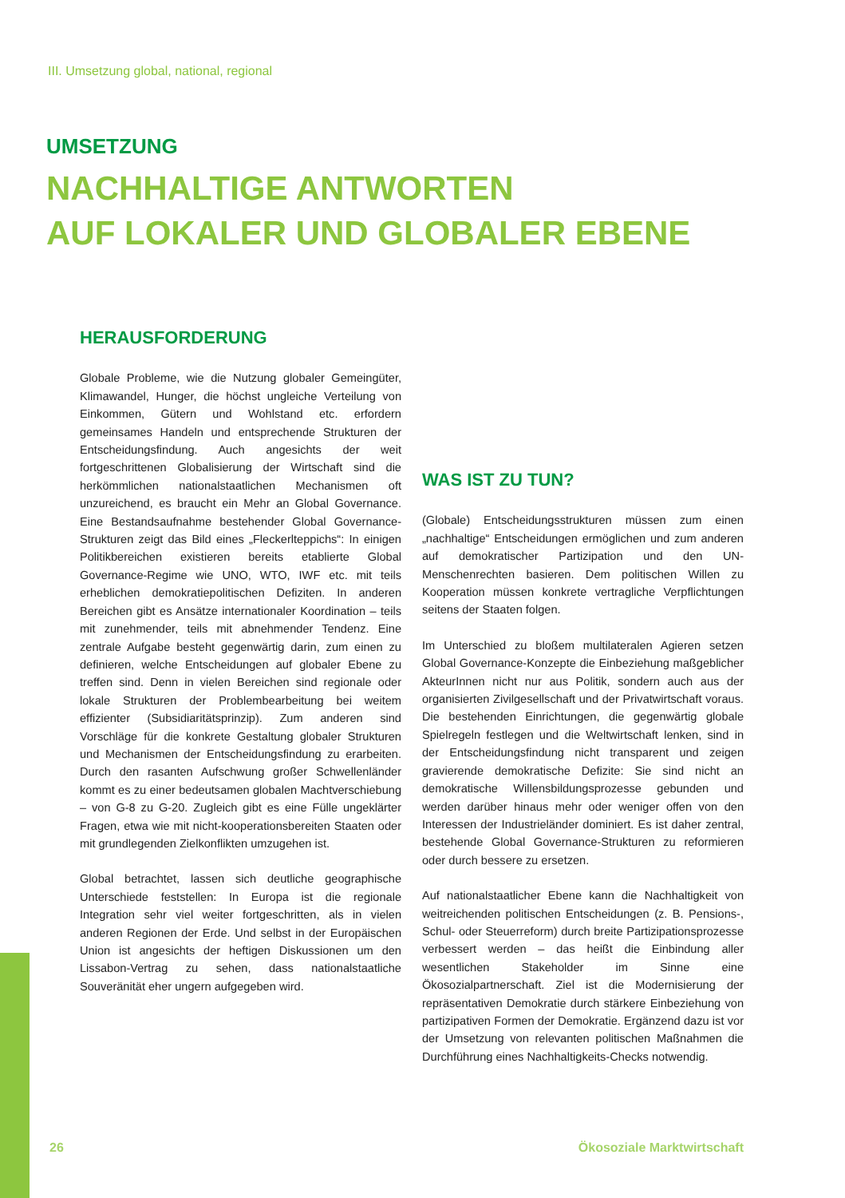III. Umsetzung global, national, regional
UMSETZUNG
NACHHALTIGE ANTWORTEN
AUF LOKALER UND GLOBALER EBENE
HERAUSFORDERUNG
Globale Probleme, wie die Nutzung globaler Gemeingüter, Klimawandel, Hunger, die höchst ungleiche Verteilung von Einkommen, Gütern und Wohlstand etc. erfordern gemeinsames Handeln und entsprechende Strukturen der Entscheidungsfindung. Auch angesichts der weit fortgeschrittenen Globalisierung der Wirtschaft sind die herkömmlichen nationalstaatlichen Mechanismen oft unzureichend, es braucht ein Mehr an Global Governance. Eine Bestandsaufnahme bestehender Global Governance-Strukturen zeigt das Bild eines „Fleckerlteppichs“: In einigen Politikbereichen existieren bereits etablierte Global Governance-Regime wie UNO, WTO, IWF etc. mit teils erheblichen demokratiepolitischen Defiziten. In anderen Bereichen gibt es Ansätze internationaler Koordination – teils mit zunehmender, teils mit abnehmender Tendenz. Eine zentrale Aufgabe besteht gegenwärtig darin, zum einen zu definieren, welche Entscheidungen auf globaler Ebene zu treffen sind. Denn in vielen Bereichen sind regionale oder lokale Strukturen der Problembearbeitung bei weitem effizienter (Subsidiaritätsprinzip). Zum anderen sind Vorschläge für die konkrete Gestaltung globaler Strukturen und Mechanismen der Entscheidungsfindung zu erarbeiten. Durch den rasanten Aufschwung großer Schwellenländer kommt es zu einer bedeutsamen globalen Machtverschiebung – von G-8 zu G-20. Zugleich gibt es eine Fülle ungeklärter Fragen, etwa wie mit nicht-kooperationsbereiten Staaten oder mit grundlegenden Zielkonflikten umzugehen ist.
Global betrachtet, lassen sich deutliche geographische Unterschiede feststellen: In Europa ist die regionale Integration sehr viel weiter fortgeschritten, als in vielen anderen Regionen der Erde. Und selbst in der Europäischen Union ist angesichts der heftigen Diskussionen um den Lissabon-Vertrag zu sehen, dass nationalstaatliche Souveränität eher ungern aufgegeben wird.
WAS IST ZU TUN?
(Globale) Entscheidungsstrukturen müssen zum einen „nachhaltige“ Entscheidungen ermöglichen und zum anderen auf demokratischer Partizipation und den UN-Menschenrechten basieren. Dem politischen Willen zu Kooperation müssen konkrete vertragliche Verpflichtungen seitens der Staaten folgen.
Im Unterschied zu bloßem multilateralen Agieren setzen Global Governance-Konzepte die Einbeziehung maßgeblicher AkteurInnen nicht nur aus Politik, sondern auch aus der organisierten Zivilgesellschaft und der Privatwirtschaft voraus. Die bestehenden Einrichtungen, die gegenwärtig globale Spielregeln festlegen und die Weltwirtschaft lenken, sind in der Entscheidungsfindung nicht transparent und zeigen gravierende demokratische Defizite: Sie sind nicht an demokratische Willensbildungsprozesse gebunden und werden darüber hinaus mehr oder weniger offen von den Interessen der Industrieländer dominiert. Es ist daher zentral, bestehende Global Governance-Strukturen zu reformieren oder durch bessere zu ersetzen.
Auf nationalstaatlicher Ebene kann die Nachhaltigkeit von weitreichenden politischen Entscheidungen (z. B. Pensions-, Schul- oder Steuerreform) durch breite Partizipationsprozesse verbessert werden – das heißt die Einbindung aller wesentlichen Stakeholder im Sinne eine Ökosozialpartnerschaft. Ziel ist die Modernisierung der repräsentativen Demokratie durch stärkere Einbeziehung von partizipativen Formen der Demokratie. Ergänzend dazu ist vor der Umsetzung von relevanten politischen Maßnahmen die Durchführung eines Nachhaltigkeits-Checks notwendig.
26 Ökosoziale Marktwirtschaft